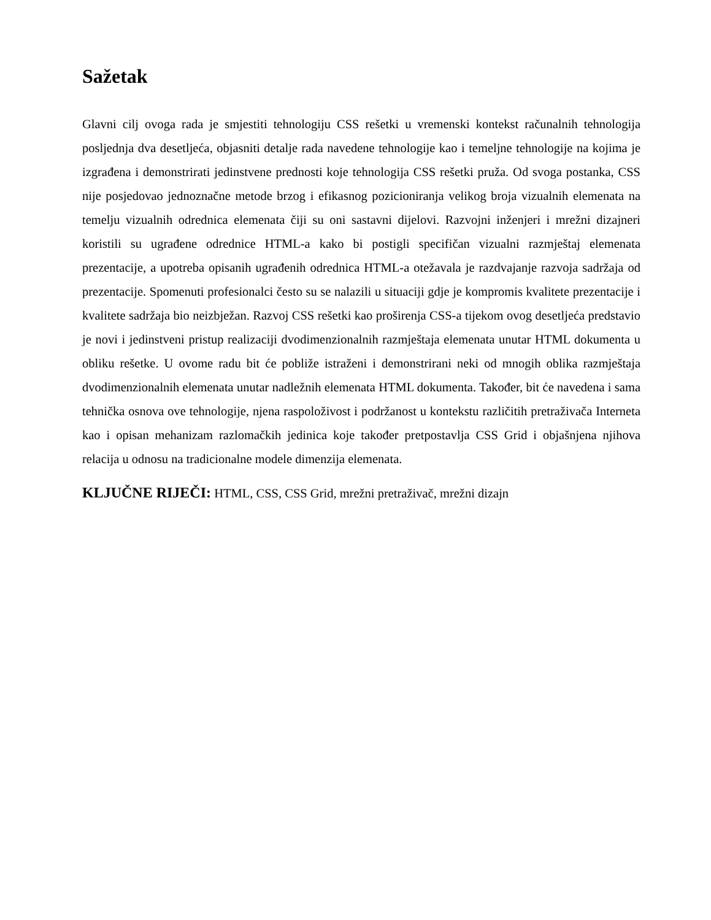Sažetak
Glavni cilj ovoga rada je smjestiti tehnologiju CSS rešetki u vremenski kontekst računalnih tehnologija posljednja dva desetljeća, objasniti detalje rada navedene tehnologije kao i temeljne tehnologije na kojima je izgrađena i demonstrirati jedinstvene prednosti koje tehnologija CSS rešetki pruža. Od svoga postanka, CSS nije posjedovao jednoznačne metode brzog i efikasnog pozicioniranja velikog broja vizualnih elemenata na temelju vizualnih odrednica elemenata čiji su oni sastavni dijelovi. Razvojni inženjeri i mrežni dizajneri koristili su ugrađene odrednice HTML-a kako bi postigli specifičan vizualni razmještaj elemenata prezentacije, a upotreba opisanih ugrađenih odrednica HTML-a otežavala je razdvajanje razvoja sadržaja od prezentacije. Spomenuti profesionalci često su se nalazili u situaciji gdje je kompromis kvalitete prezentacije i kvalitete sadržaja bio neizbježan. Razvoj CSS rešetki kao proširenja CSS-a tijekom ovog desetljeća predstavio je novi i jedinstveni pristup realizaciji dvodimenzionalnih razmještaja elemenata unutar HTML dokumenta u obliku rešetke. U ovome radu bit će pobliže istraženi i demonstrirani neki od mnogih oblika razmještaja dvodimenzionalnih elemenata unutar nadležnih elemenata HTML dokumenta. Također, bit će navedena i sama tehnička osnova ove tehnologije, njena raspoloživost i podržanost u kontekstu različitih pretraživača Interneta kao i opisan mehanizam razlomačkih jedinica koje također pretpostavlja CSS Grid i objašnjena njihova relacija u odnosu na tradicionalne modele dimenzija elemenata.
KLJUČNE RIJEČI: HTML, CSS, CSS Grid, mrežni pretraživač, mrežni dizajn